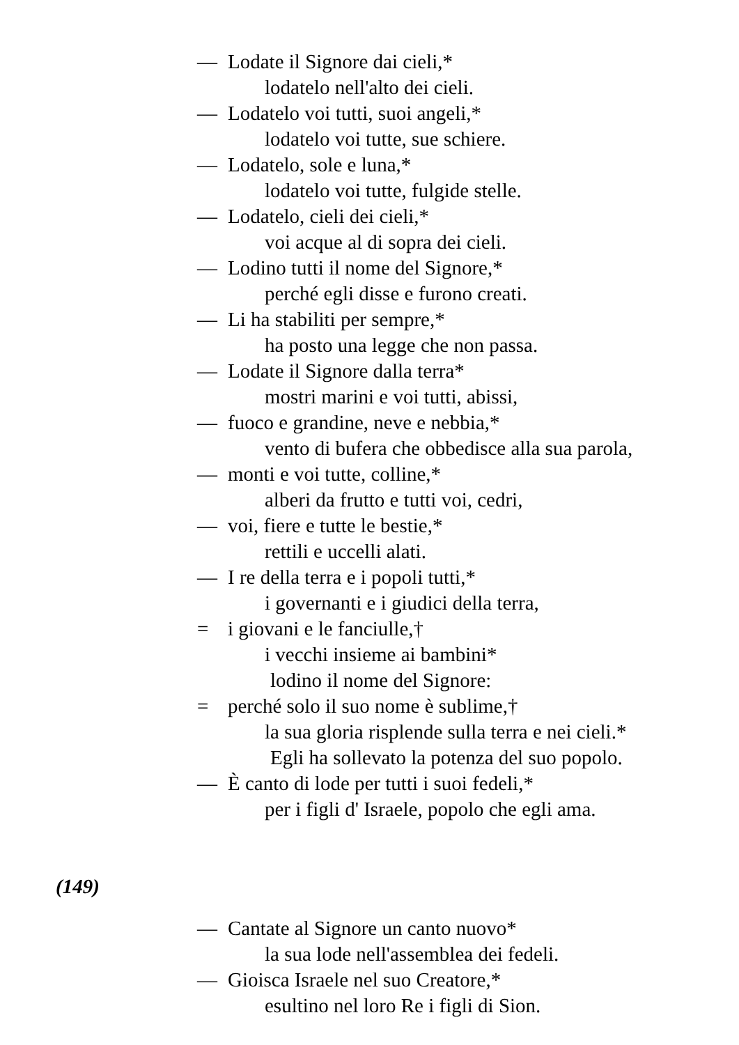— Lodate il Signore dai cieli,*
lodatelo nell'alto dei cieli.
— Lodatelo voi tutti, suoi angeli,*
lodatelo voi tutte, sue schiere.
— Lodatelo, sole e luna,*
lodatelo voi tutte, fulgide stelle.
— Lodatelo, cieli dei cieli,*
voi acque al di sopra dei cieli.
— Lodino tutti il nome del Signore,*
perché egli disse e furono creati.
— Li ha stabiliti per sempre,*
ha posto una legge che non passa.
— Lodate il Signore dalla terra*
mostri marini e voi tutti, abissi,
— fuoco e grandine, neve e nebbia,*
vento di bufera che obbedisce alla sua parola,
— monti e voi tutte, colline,*
alberi da frutto e tutti voi, cedri,
— voi, fiere e tutte le bestie,*
rettili e uccelli alati.
— I re della terra e i popoli tutti,*
i governanti e i giudici della terra,
= i giovani e le fanciulle,†
i vecchi insieme ai bambini*
lodino il nome del Signore:
= perché solo il suo nome è sublime,†
la sua gloria risplende sulla terra e nei cieli.*
Egli ha sollevato la potenza del suo popolo.
— È canto di lode per tutti i suoi fedeli,*
per i figli d' Israele, popolo che egli ama.
(149)
— Cantate al Signore un canto nuovo*
la sua lode nell'assemblea dei fedeli.
— Gioisca Israele nel suo Creatore,*
esultino nel loro Re i figli di Sion.